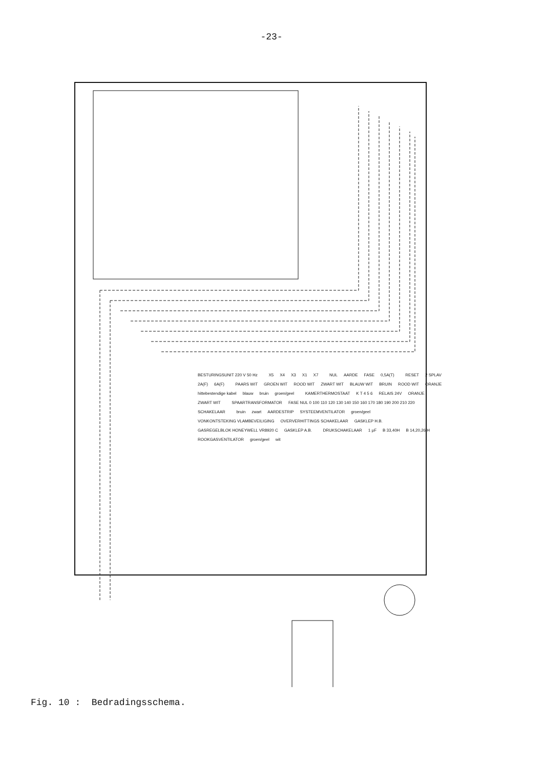-23-
BESTURINGSUNIT 220 V 50 Hz X5 X4 X3 X1 X7 NUL AARDE FASE 0,5A(T) RESET 2 SPLAV 2A(F) 6A(F) PAARS WIT GROEN WIT ROOD WIT ZWART WIT BLAUW WIT BRUIN ROOD WIT ORANJE hittebestendige kabel blauw bruin groen/geel KAMERTHERMOSTAAT K T 4 5 6 RELAIS 24V ORANJE ZWART WIT SPAARTRANSFORMATOR FASE NUL 0 100 110 120 130 140 150 160 170 180 190 200 210 220 SCHAKELAAR bruin zwart AARDESTRIP SYSTEEMVENTILATOR groen/geel VONKONTSTEKING VLAMBEVEILIGING OVERVERHITTINGS SCHAKELAAR GASKLEP H.B. GASREGELBLOK HONEYWELL VR8920 C GASKLEP A.B. DRUKSCHAKELAAR 1 µF B 33,40H B 14,20,26 H ROOKGASVENTILATOR groen/geel wit
Fig. 10 : Bedradingsschema.